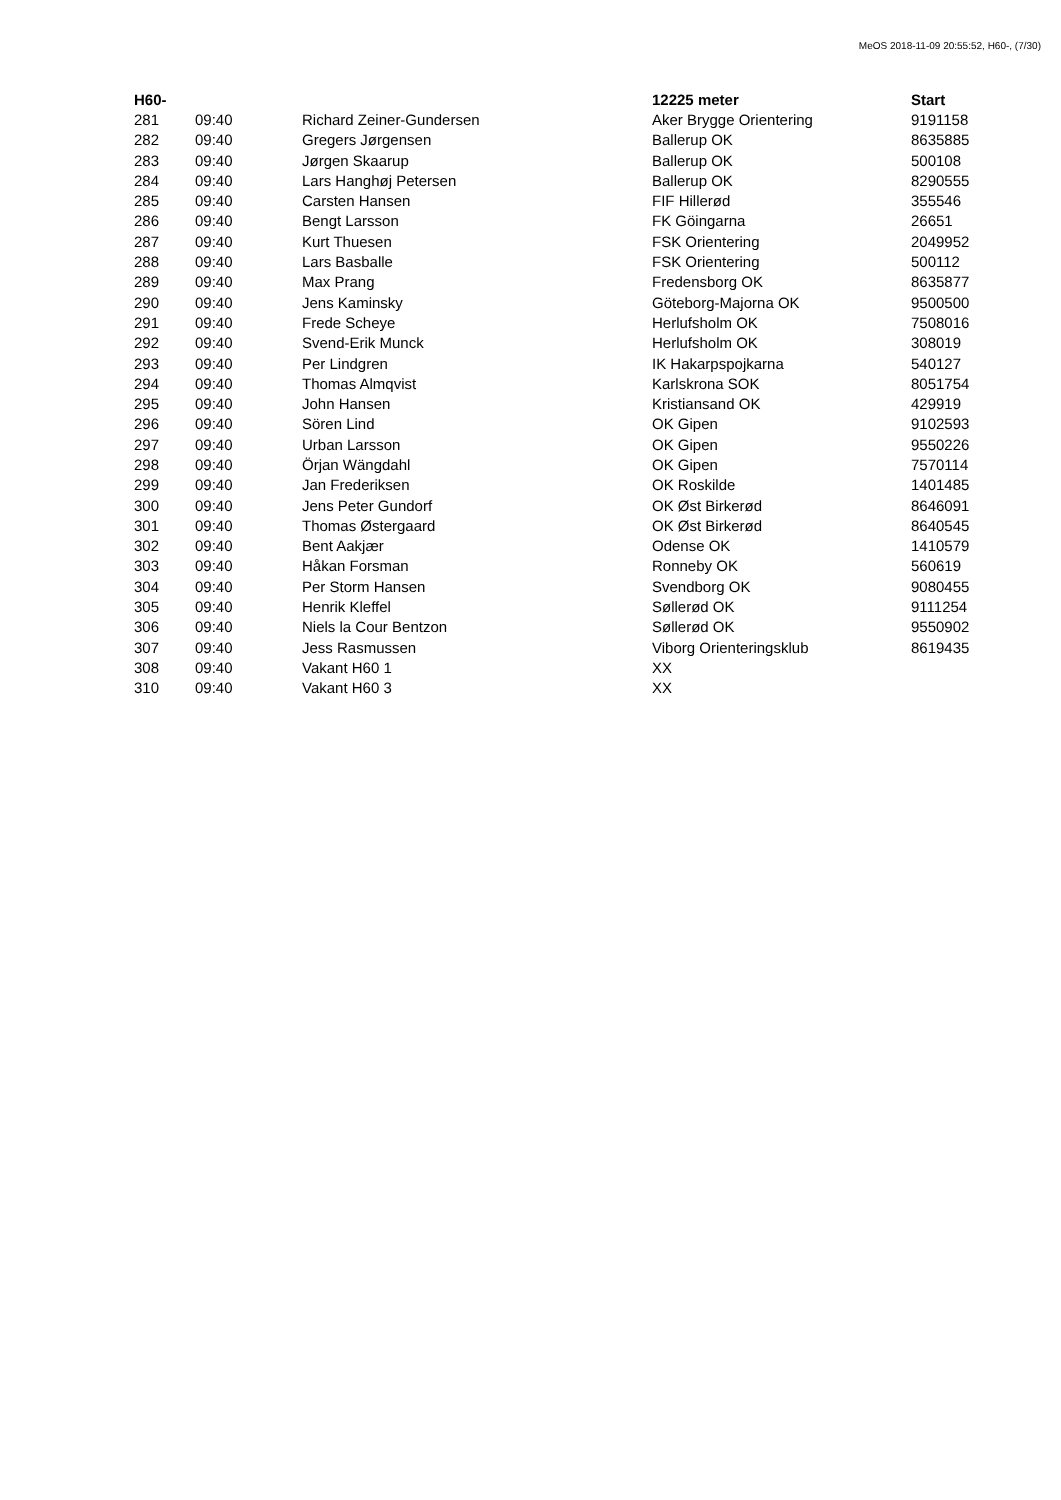MeOS 2018-11-09 20:55:52, H60-, (7/30)
| H60- | | | 12225 meter | Start |
| --- | --- | --- | --- | --- |
| 281 | 09:40 | Richard Zeiner-Gundersen | Aker Brygge Orientering | 9191158 |
| 282 | 09:40 | Gregers Jørgensen | Ballerup OK | 8635885 |
| 283 | 09:40 | Jørgen Skaarup | Ballerup OK | 500108 |
| 284 | 09:40 | Lars Hanghøj Petersen | Ballerup OK | 8290555 |
| 285 | 09:40 | Carsten Hansen | FIF Hillerød | 355546 |
| 286 | 09:40 | Bengt Larsson | FK Göingarna | 26651 |
| 287 | 09:40 | Kurt Thuesen | FSK Orientering | 2049952 |
| 288 | 09:40 | Lars Basballe | FSK Orientering | 500112 |
| 289 | 09:40 | Max Prang | Fredensborg OK | 8635877 |
| 290 | 09:40 | Jens Kaminsky | Göteborg-Majorna OK | 9500500 |
| 291 | 09:40 | Frede Scheye | Herlufsholm OK | 7508016 |
| 292 | 09:40 | Svend-Erik Munck | Herlufsholm OK | 308019 |
| 293 | 09:40 | Per Lindgren | IK Hakarpspojkarna | 540127 |
| 294 | 09:40 | Thomas Almqvist | Karlskrona SOK | 8051754 |
| 295 | 09:40 | John Hansen | Kristiansand OK | 429919 |
| 296 | 09:40 | Sören Lind | OK Gipen | 9102593 |
| 297 | 09:40 | Urban Larsson | OK Gipen | 9550226 |
| 298 | 09:40 | Örjan Wängdahl | OK Gipen | 7570114 |
| 299 | 09:40 | Jan Frederiksen | OK Roskilde | 1401485 |
| 300 | 09:40 | Jens Peter Gundorf | OK Øst Birkerød | 8646091 |
| 301 | 09:40 | Thomas Østergaard | OK Øst Birkerød | 8640545 |
| 302 | 09:40 | Bent Aakjær | Odense OK | 1410579 |
| 303 | 09:40 | Håkan Forsman | Ronneby OK | 560619 |
| 304 | 09:40 | Per Storm Hansen | Svendborg OK | 9080455 |
| 305 | 09:40 | Henrik Kleffel | Søllerød OK | 9111254 |
| 306 | 09:40 | Niels la Cour Bentzon | Søllerød OK | 9550902 |
| 307 | 09:40 | Jess Rasmussen | Viborg Orienteringsklub | 8619435 |
| 308 | 09:40 | Vakant H60 1 | XX | |
| 310 | 09:40 | Vakant H60 3 | XX | |